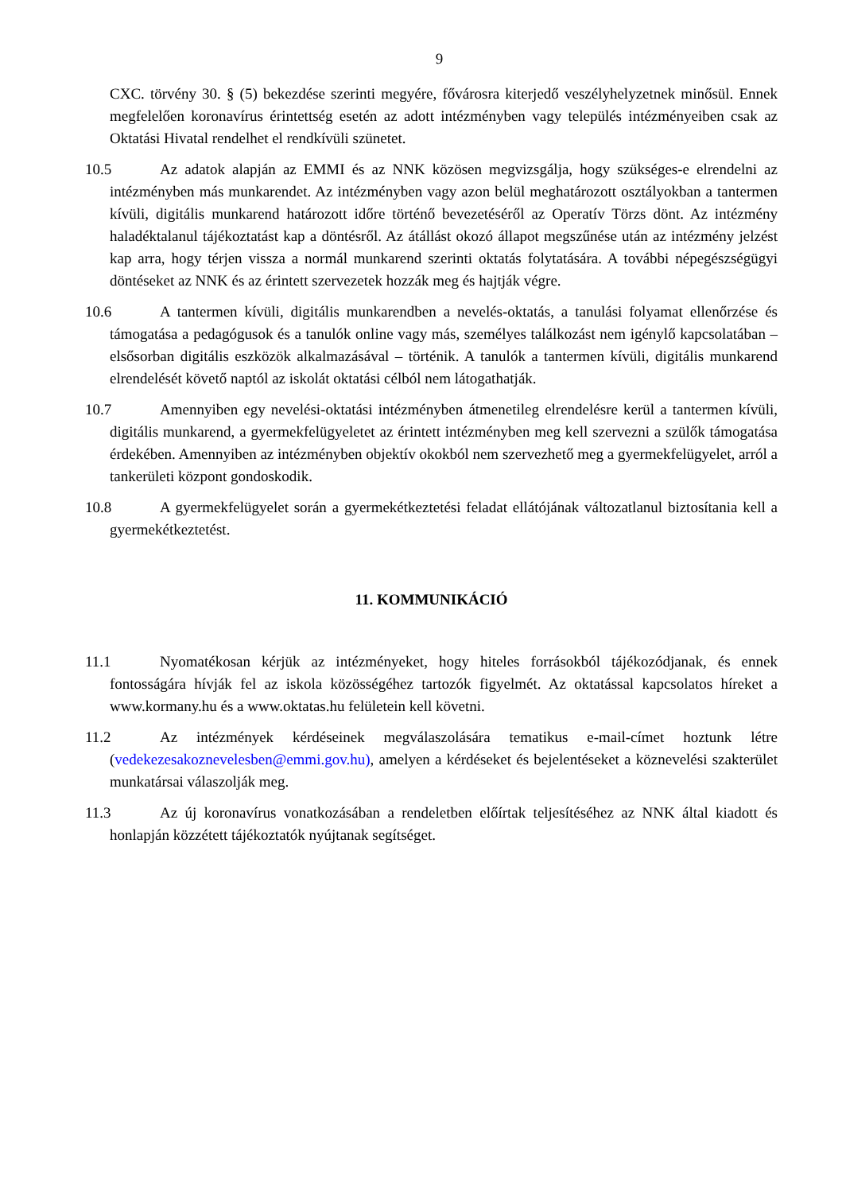9
CXC. törvény 30. § (5) bekezdése szerinti megyére, fővárosra kiterjedő veszélyhelyzetnek minősül. Ennek megfelelően koronavírus érintettség esetén az adott intézményben vagy település intézményeiben csak az Oktatási Hivatal rendelhet el rendkívüli szünetet.
10.5 Az adatok alapján az EMMI és az NNK közösen megvizsgálja, hogy szükséges-e elrendelni az intézményben más munkarendet. Az intézményben vagy azon belül meghatározott osztályokban a tantermen kívüli, digitális munkarend határozott időre történő bevezetéséről az Operatív Törzs dönt. Az intézmény haladéktalanul tájékoztatást kap a döntésről. Az átállást okozó állapot megszűnése után az intézmény jelzést kap arra, hogy térjen vissza a normál munkarend szerinti oktatás folytatására. A további népegészségügyi döntéseket az NNK és az érintett szervezetek hozzák meg és hajtják végre.
10.6 A tantermen kívüli, digitális munkarendben a nevelés-oktatás, a tanulási folyamat ellenőrzése és támogatása a pedagógusok és a tanulók online vagy más, személyes találkozást nem igénylő kapcsolatában – elsősorban digitális eszközök alkalmazásával – történik. A tanulók a tantermen kívüli, digitális munkarend elrendelését követő naptól az iskolát oktatási célból nem látogathatják.
10.7 Amennyiben egy nevelési-oktatási intézményben átmenetileg elrendelésre kerül a tantermen kívüli, digitális munkarend, a gyermekfelügyeletet az érintett intézményben meg kell szervezni a szülők támogatása érdekében. Amennyiben az intézményben objektív okokból nem szervezhető meg a gyermekfelügyelet, arról a tankerületi központ gondoskodik.
10.8 A gyermekfelügyelet során a gyermekétkeztetési feladat ellátójának változatlanul biztosítania kell a gyermekétkeztetést.
11. KOMMUNIKÁCIÓ
11.1 Nyomatékosan kérjük az intézményeket, hogy hiteles forrásokból tájékozódjanak, és ennek fontosságára hívják fel az iskola közösségéhez tartozók figyelmét. Az oktatással kapcsolatos híreket a www.kormany.hu és a www.oktatas.hu felületein kell követni.
11.2 Az intézmények kérdéseinek megválaszolására tematikus e-mail-címet hoztunk létre (vedekezesakoznevelesben@emmi.gov.hu), amelyen a kérdéseket és bejelentéseket a köznevelési szakterület munkatársai válaszolják meg.
11.3 Az új koronavírus vonatkozásában a rendeletben előírtak teljesítéséhez az NNK által kiadott és honlapján közzétett tájékoztatók nyújtanak segítséget.